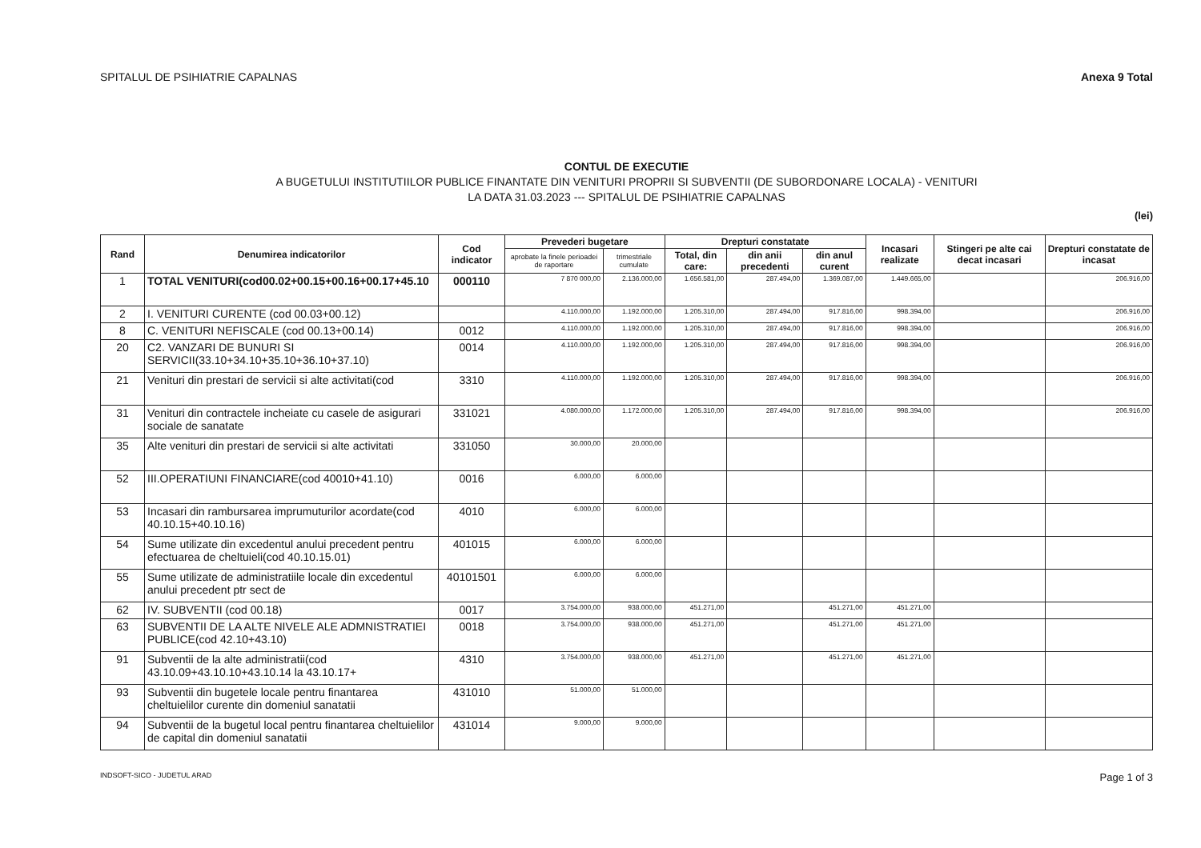SPITALUL DE PSIHIATRIE CAPALNAS Anexa 9 Total
CONTUL DE EXECUTIE
A BUGETULUI INSTITUTIILOR PUBLICE FINANTATE DIN VENITURI PROPRII SI SUBVENTII (DE SUBORDONARE LOCALA) - VENITURI
LA DATA 31.03.2023 --- SPITALUL DE PSIHIATRIE CAPALNAS
(lei)
| Rand | Denumirea indicatorilor | Cod indicator | Prevederi bugetare | | Drepturi constatate | | | Incasari realizate | Stingeri pe alte cai decat incasari | Drepturi constatate de incasat |
| --- | --- | --- | --- | --- | --- | --- | --- | --- | --- | --- |
| | | | aprobate la finele perioadei de raportare | trimestriale cumulate | Total, din care: | din anii precedenti | din anul curent | | | |
| 1 | TOTAL VENITURI(cod00.02+00.15+00.16+00.17+45.10 | 000110 | 7 870 000,00 | 2.136.000,00 | 1.656.581,00 | 287.494,00 | 1.369.087,00 | 1.449.665,00 | | 206.916,00 |
| 2 | I. VENITURI CURENTE (cod 00.03+00.12) | | 4.110.000,00 | 1.192.000,00 | 1.205.310,00 | 287.494,00 | 917.816,00 | 998.394,00 | | 206.916,00 |
| 8 | C. VENITURI NEFISCALE (cod 00.13+00.14) | 0012 | 4.110.000,00 | 1.192.000,00 | 1.205.310,00 | 287.494,00 | 917.816,00 | 998.394,00 | | 206.916,00 |
| 20 | C2. VANZARI DE BUNURI SI SERVICII(33.10+34.10+35.10+36.10+37.10) | 0014 | 4.110.000,00 | 1.192.000,00 | 1.205.310,00 | 287.494,00 | 917.816,00 | 998.394,00 | | 206.916,00 |
| 21 | Venituri din prestari de servicii si alte activitati(cod | 3310 | 4.110.000,00 | 1.192.000,00 | 1.205.310,00 | 287.494,00 | 917.816,00 | 998.394,00 | | 206.916,00 |
| 31 | Venituri din contractele incheiate cu casele de asigurari sociale de sanatate | 331021 | 4.080.000,00 | 1.172.000,00 | 1.205.310,00 | 287.494,00 | 917.816,00 | 998.394,00 | | 206.916,00 |
| 35 | Alte venituri din prestari de servicii si alte activitati | 331050 | 30.000,00 | 20.000,00 | | | | | | |
| 52 | III.OPERATIUNI FINANCIARE(cod 40010+41.10) | 0016 | 6.000,00 | 6.000,00 | | | | | | |
| 53 | Incasari din rambursarea imprumuturilor acordate(cod 40.10.15+40.10.16) | 4010 | 6.000,00 | 6.000,00 | | | | | | |
| 54 | Sume utilizate din excedentul anului precedent pentru efectuarea de cheltuieli(cod 40.10.15.01) | 401015 | 6.000,00 | 6.000,00 | | | | | | |
| 55 | Sume utilizate de administratiile locale din excedentul anului precedent ptr sect de | 40101501 | 6.000,00 | 6.000,00 | | | | | | |
| 62 | IV. SUBVENTII (cod 00.18) | 0017 | 3.754.000,00 | 938.000,00 | 451.271,00 | | 451.271,00 | 451.271,00 | | |
| 63 | SUBVENTII DE LA ALTE NIVELE ALE ADMNISTRATIEI PUBLICE(cod 42.10+43.10) | 0018 | 3.754.000,00 | 938.000,00 | 451.271,00 | | 451.271,00 | 451.271,00 | | |
| 91 | Subventii de la alte administratii(cod 43.10.09+43.10.10+43.10.14 la 43.10.17+ | 4310 | 3.754.000,00 | 938.000,00 | 451.271,00 | | 451.271,00 | 451.271,00 | | |
| 93 | Subventii din bugetele locale pentru finantarea cheltuielilor curente din domeniul sanatatii | 431010 | 51.000,00 | 51.000,00 | | | | | | |
| 94 | Subventii de la bugetul local pentru finantarea cheltuielilor de capital din domeniul sanatatii | 431014 | 9.000,00 | 9.000,00 | | | | | | |
INDSOFT-SICO - JUDETUL ARAD Page 1 of 3